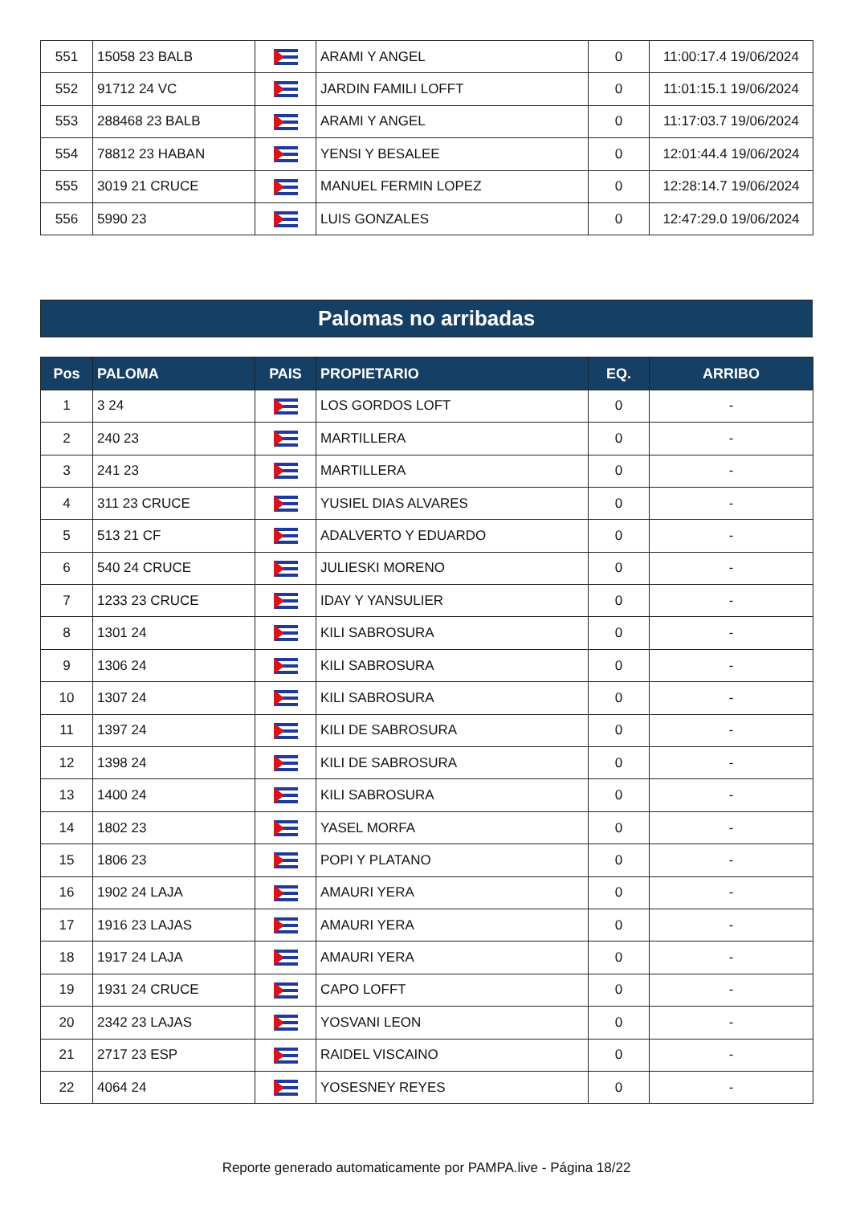| 551 | 15058 23 BALB | | ARAMI Y ANGEL | 0 | 11:00:17.4 19/06/2024 |
| 552 | 91712 24 VC | | JARDIN FAMILI LOFFT | 0 | 11:01:15.1 19/06/2024 |
| 553 | 288468 23 BALB | | ARAMI Y ANGEL | 0 | 11:17:03.7 19/06/2024 |
| 554 | 78812 23 HABAN | | YENSI Y BESALEE | 0 | 12:01:44.4 19/06/2024 |
| 555 | 3019 21 CRUCE | | MANUEL FERMIN LOPEZ | 0 | 12:28:14.7 19/06/2024 |
| 556 | 5990 23 | | LUIS GONZALES | 0 | 12:47:29.0 19/06/2024 |
Palomas no arribadas
| Pos | PALOMA | PAIS | PROPIETARIO | EQ. | ARRIBO |
| --- | --- | --- | --- | --- | --- |
| 1 | 3 24 | | LOS GORDOS LOFT | 0 | - |
| 2 | 240 23 | | MARTILLERA | 0 | - |
| 3 | 241 23 | | MARTILLERA | 0 | - |
| 4 | 311 23 CRUCE | | YUSIEL DIAS ALVARES | 0 | - |
| 5 | 513 21 CF | | ADALVERTO Y EDUARDO | 0 | - |
| 6 | 540 24 CRUCE | | JULIESKI MORENO | 0 | - |
| 7 | 1233 23 CRUCE | | IDAY Y YANSULIER | 0 | - |
| 8 | 1301 24 | | KILI SABROSURA | 0 | - |
| 9 | 1306 24 | | KILI SABROSURA | 0 | - |
| 10 | 1307 24 | | KILI SABROSURA | 0 | - |
| 11 | 1397 24 | | KILI DE SABROSURA | 0 | - |
| 12 | 1398 24 | | KILI DE SABROSURA | 0 | - |
| 13 | 1400 24 | | KILI SABROSURA | 0 | - |
| 14 | 1802 23 | | YASEL MORFA | 0 | - |
| 15 | 1806 23 | | POPI Y PLATANO | 0 | - |
| 16 | 1902 24 LAJA | | AMAURI YERA | 0 | - |
| 17 | 1916 23 LAJAS | | AMAURI YERA | 0 | - |
| 18 | 1917 24 LAJA | | AMAURI YERA | 0 | - |
| 19 | 1931 24 CRUCE | | CAPO LOFFT | 0 | - |
| 20 | 2342 23 LAJAS | | YOSVANI LEON | 0 | - |
| 21 | 2717 23 ESP | | RAIDEL VISCAINO | 0 | - |
| 22 | 4064 24 | | YOSESNEY REYES | 0 | - |
Reporte generado automaticamente por PAMPA.live - Página 18/22